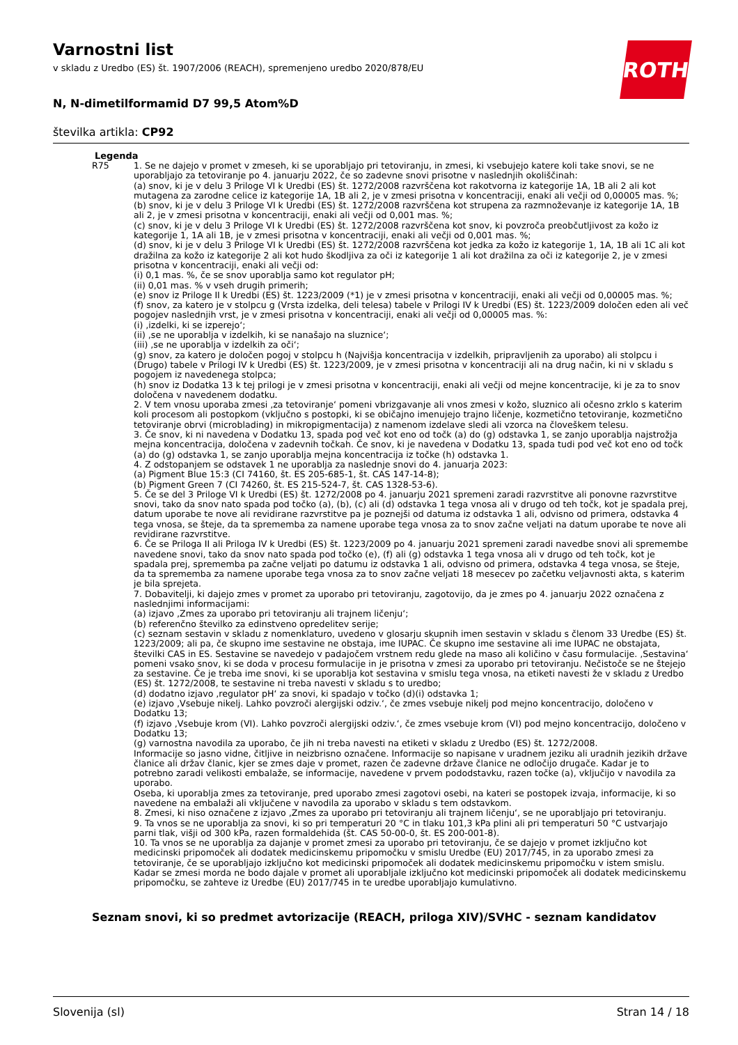ROTH
Varnostni list
v skladu z Uredbo (ES) št. 1907/2006 (REACH), spremenjeno uredbo 2020/878/EU
N, N-dimetilformamid D7 99,5 Atom%D
številka artikla: CP92
Legenda
| R75 | 1. Se ne dajejo v promet v zmeseh, ki se uporabljajo pri tetoviranju, in zmesi, ki vsebujejo katere koli take snovi, se ne uporabljajo za tetoviranje po 4. januarju 2022, če so zadevne snovi prisotne v naslednjih okoliščinah: (a) snov, ki je v delu 3 Priloge VI k Uredbi (ES) št. 1272/2008 razvrščena kot rakotvorna iz kategorije 1A, 1B ali 2 ali kot mutagena za zarodne celice iz kategorije 1A, 1B ali 2, je v zmesi prisotna v koncentraciji, enaki ali večji od 0,00005 mas. %; (b) snov, ki je v delu 3 Priloge VI k Uredbi (ES) št. 1272/2008 razvrščena kot strupena za razmnoževanje iz kategorije 1A, 1B ali 2, je v zmesi prisotna v koncentraciji, enaki ali večji od 0,001 mas. %; (c) snov, ki je v delu 3 Priloge VI k Uredbi (ES) št. 1272/2008 razvrščena kot snov, ki povzroča preobčutljivost za kožo iz kategorije 1, 1A ali 1B, je v zmesi prisotna v koncentraciji, enaki ali večji od 0,001 mas. %; (d) snov, ki je v delu 3 Priloge VI k Uredbi (ES) št. 1272/2008 razvrščena kot jedka za kožo iz kategorije 1, 1A, 1B ali 1C ali kot dražilna za kožo iz kategorije 2 ali kot hudo škodljiva za oči iz kategorije 1 ali kot dražilna za oči iz kategorije 2, je v zmesi prisotna v koncentraciji, enaki ali večji od: (i) 0,1 mas. %, če se snov uporablja samo kot regulator pH; (ii) 0,01 mas. % v vseh drugih primerih; (e) snov iz Priloge II k Uredbi (ES) št. 1223/2009 (*1) je v zmesi prisotna v koncentraciji, enaki ali večji od 0,00005 mas. %; (f) snov, za katero je v stolpcu g (Vrsta izdelka, deli telesa) tabele v Prilogi IV k Uredbi (ES) št. 1223/2009 določen eden ali več pogojev naslednjih vrst, je v zmesi prisotna v koncentraciji, enaki ali večji od 0,00005 mas. %: (i) ‚izdelki, ki se izperejo‘; (ii) ‚se ne uporablja v izdelkih, ki se nanašajo na sluznice‘; (iii) ‚se ne uporablja v izdelkih za oči‘; (g) snov, za katero je določen pogoj v stolpcu h (Najvišja koncentracija v izdelkih, pripravljenih za uporabo) ali stolpcu i (Drugo) tabele v Prilogi IV k Uredbi (ES) št. 1223/2009, je v zmesi prisotna v koncentraciji ali na drug način, ki ni v skladu s pogojem iz navedenega stolpca; (h) snov iz Dodatka 13 k tej prilogi je v zmesi prisotna v koncentraciji, enaki ali večji od mejne koncentracije, ki je za to snov določena v navedenem dodatku. 2. V tem vnosu uporaba zmesi ‚za tetoviranje‘ pomeni vbrizgavanje ali vnos zmesi v kožo, sluznico ali očesno zrklo s katerim koli procesom ali postopkom (vključno s postopki, ki se običajno imenujejo trajno ličenje, kozmetično tetoviranje, kozmetično tetoviranje obrvi (microblading) in mikropigmentacija) z namenom izdelave sledi ali vzorca na človeškem telesu. 3. Če snov, ki ni navedena v Dodatku 13, spada pod več kot eno od točk (a) do (g) odstavka 1, se zanjo uporablja najstrožja mejna koncentracija, določena v zadevnih točkah. Če snov, ki je navedena v Dodatku 13, spada tudi pod več kot eno od točk (a) do (g) odstavka 1, se zanjo uporablja mejna koncentracija iz točke (h) odstavka 1. 4. Z odstopanjem se odstavek 1 ne uporablja za naslednje snovi do 4. januarja 2023: (a) Pigment Blue 15:3 (CI 74160, št. ES 205-685-1, št. CAS 147-14-8); (b) Pigment Green 7 (CI 74260, št. ES 215-524-7, št. CAS 1328-53-6). 5. Če se del 3 Priloge VI k Uredbi (ES) št. 1272/2008 po 4. januarju 2021 spremeni zaradi razvrstitve ali ponovne razvrstitve snovi, tako da snov nato spada pod točko (a), (b), (c) ali (d) odstavka 1 tega vnosa ali v drugo od teh točk, kot je spadala prej, datum uporabe te nove ali revidirane razvrstitve pa je poznejši od datuma iz odstavka 1 ali, odvisno od primera, odstavka 4 tega vnosa, se šteje, da ta sprememba za namene uporabe tega vnosa za to snov začne veljati na datum uporabe te nove ali revidirane razvrstitve. 6. Če se Priloga II ali Priloga IV k Uredbi (ES) št. 1223/2009 po 4. januarju 2021 spremeni zaradi navedbe snovi ali spremembe navedene snovi, tako da snov nato spada pod točko (e), (f) ali (g) odstavka 1 tega vnosa ali v drugo od teh točk, kot je spadala prej, sprememba pa začne veljati po datumu iz odstavka 1 ali, odvisno od primera, odstavka 4 tega vnosa, se šteje, da ta sprememba za namene uporabe tega vnosa za to snov začne veljati 18 mesecev po začetku veljavnosti akta, s katerim je bila sprejeta. 7. Dobavitelji, ki dajejo zmes v promet za uporabo pri tetoviranju, zagotovijo, da je zmes po 4. januarju 2022 označena z naslednjimi informacijami: (a) izjavo ‚Zmes za uporabo pri tetoviranju ali trajnem ličenju‘; (b) referenčno številko za edinstveno opredelitev serije; (c) seznam sestavin v skladu z nomenklaturo, uvedeno v glosarju skupnih imen sestavin v skladu s členom 33 Uredbe (ES) št. 1223/2009; ali pa, če skupno ime sestavine ne obstaja, ime IUPAC. Če skupno ime sestavine ali ime IUPAC ne obstajata, številki CAS in ES. Sestavine se navedejo v padajočem vrstnem redu glede na maso ali količino v času formulacije. ‚Sestavina‘ pomeni vsako snov, ki se doda v procesu formulacije in je prisotna v zmesi za uporabo pri tetoviranju. Nečistoče se ne štejejo za sestavine. Če je treba ime snovi, ki se uporablja kot sestavina v smislu tega vnosa, na etiketi navesti že v skladu z Uredbo (ES) št. 1272/2008, te sestavine ni treba navesti v skladu s to uredbo; (d) dodatno izjavo ‚regulator pH‘ za snovi, ki spadajo v točko (d)(i) odstavka 1; (e) izjavo ‚Vsebuje nikelj. Lahko povzroči alergijski odziv.‘, če zmes vsebuje nikelj pod mejno koncentracijo, določeno v Dodatku 13; (f) izjavo ‚Vsebuje krom (VI). Lahko povzroči alergijski odziv.‘, če zmes vsebuje krom (VI) pod mejno koncentracijo, določeno v Dodatku 13; (g) varnostna navodila za uporabo, če jih ni treba navesti na etiketi v skladu z Uredbo (ES) št. 1272/2008. Informacije so jasno vidne, čitljive in neizbrisno označene. Informacije so napisane v uradnem jeziku ali uradnih jezikih države članice ali držav članic, kjer se zmes daje v promet, razen če zadevne države članice ne odločijo drugače. Kadar je to potrebno zaradi velikosti embalaže, se informacije, navedene v prvem pododstavku, razen točke (a), vključijo v navodila za uporabo. Oseba, ki uporablja zmes za tetoviranje, pred uporabo zmesi zagotovi osebi, na kateri se postopek izvaja, informacije, ki so navedene na embalaži ali vključene v navodila za uporabo v skladu s tem odstavkom. 8. Zmesi, ki niso označene z izjavo ‚Zmes za uporabo pri tetoviranju ali trajnem ličenju‘, se ne uporabljajo pri tetoviranju. 9. Ta vnos se ne uporablja za snovi, ki so pri temperaturi 20 °C in tlaku 101,3 kPa plini ali pri temperaturi 50 °C ustvarjajo parni tlak, višji od 300 kPa, razen formaldehida (št. CAS 50-00-0, št. ES 200-001-8). 10. Ta vnos se ne uporablja za dajanje v promet zmesi za uporabo pri tetoviranju, če se dajejo v promet izključno kot medicinski pripomoček ali dodatek medicinskemu pripomočku v smislu Uredbe (EU) 2017/745, in za uporabo zmesi za tetoviranje, če se uporabljajo izključno kot medicinski pripomoček ali dodatek medicinskemu pripomočku v istem smislu. Kadar se zmesi morda ne bodo dajale v promet ali uporabljale izključno kot medicinski pripomoček ali dodatek medicinskemu pripomočku, se zahteve iz Uredbe (EU) 2017/745 in te uredbe uporabljajo kumulativno. |
Seznam snovi, ki so predmet avtorizacije (REACH, priloga XIV)/SVHC - seznam kandidatov
Slovenija (sl) Stran 14 / 18